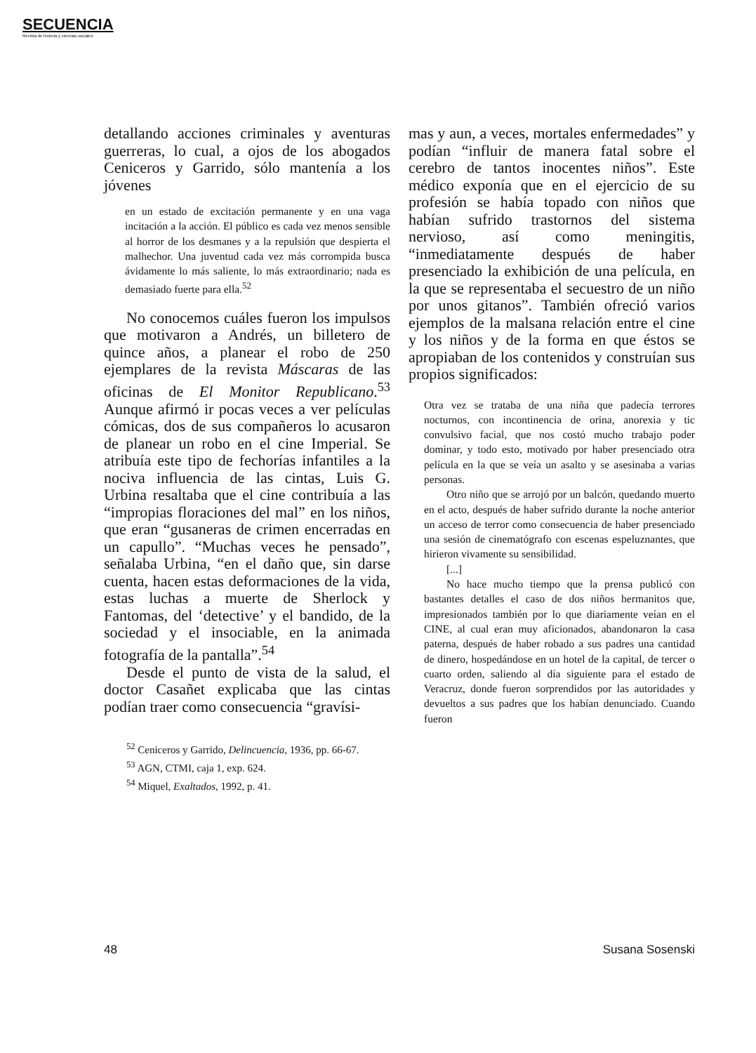SECUENCIA
Revista de historia y ciencias sociales
detallando acciones criminales y aventuras guerreras, lo cual, a ojos de los abogados Ceniceros y Garrido, sólo mantenía a los jóvenes
en un estado de excitación permanente y en una vaga incitación a la acción. El público es cada vez menos sensible al horror de los desmanes y a la repulsión que despierta el malhechor. Una juventud cada vez más corrompida busca ávidamente lo más saliente, lo más extraordinario; nada es demasiado fuerte para ella.<sup>52</sup>
No conocemos cuáles fueron los impulsos que motivaron a Andrés, un billetero de quince años, a planear el robo de 250 ejemplares de la revista Máscaras de las oficinas de El Monitor Republicano.<sup>53</sup> Aunque afirmó ir pocas veces a ver películas cómicas, dos de sus compañeros lo acusaron de planear un robo en el cine Imperial. Se atribuía este tipo de fechorías infantiles a la nociva influencia de las cintas, Luis G. Urbina resaltaba que el cine contribuía a las “impropias floraciones del mal” en los niños, que eran “gusaneras de crimen encerradas en un capullo”. “Muchas veces he pensado”, señalaba Urbina, “en el daño que, sin darse cuenta, hacen estas deformaciones de la vida, estas luchas a muerte de Sherlock y Fantomas, del ‘detective’ y el bandido, de la sociedad y el insociable, en la animada fotografía de la pantalla”.<sup>54</sup>
Desde el punto de vista de la salud, el doctor Casañet explicaba que las cintas podían traer como consecuencia “gravísi-
<sup>52</sup> Ceniceros y Garrido, Delincuencia, 1936, pp. 66-67.
<sup>53</sup> AGN, CTMI, caja 1, exp. 624.
<sup>54</sup> Miquel, Exaltados, 1992, p. 41.
mas y aun, a veces, mortales enfermedades” y podían “influir de manera fatal sobre el cerebro de tantos inocentes niños”. Este médico exponía que en el ejercicio de su profesión se había topado con niños que habían sufrido trastornos del sistema nervioso, así como meningitis, “inmediatamente después de haber presenciado la exhibición de una película, en la que se representaba el secuestro de un niño por unos gitanos”. También ofreció varios ejemplos de la malsana relación entre el cine y los niños y de la forma en que éstos se apropiaban de los contenidos y construían sus propios significados:
Otra vez se trataba de una niña que padecía terrores nocturnos, con incontinencia de orina, anorexia y tic convulsivo facial, que nos costó mucho trabajo poder dominar, y todo esto, motivado por haber presenciado otra película en la que se veía un asalto y se asesinaba a varias personas.
Otro niño que se arrojó por un balcón, quedando muerto en el acto, después de haber sufrido durante la noche anterior un acceso de terror como consecuencia de haber presenciado una sesión de cinematógrafo con escenas espeluznantes, que hirieron vivamente su sensibilidad.
[...]
No hace mucho tiempo que la prensa publicó con bastantes detalles el caso de dos niños hermanitos que, impresionados también por lo que diariamente veían en el CINE, al cual eran muy aficionados, abandonaron la casa paterna, después de haber robado a sus padres una cantidad de dinero, hospedándose en un hotel de la capital, de tercer o cuarto orden, saliendo al día siguiente para el estado de Veracruz, donde fueron sorprendidos por las autoridades y devueltos a sus padres que los habían denunciado. Cuando fueron
48 Susana Sosenski